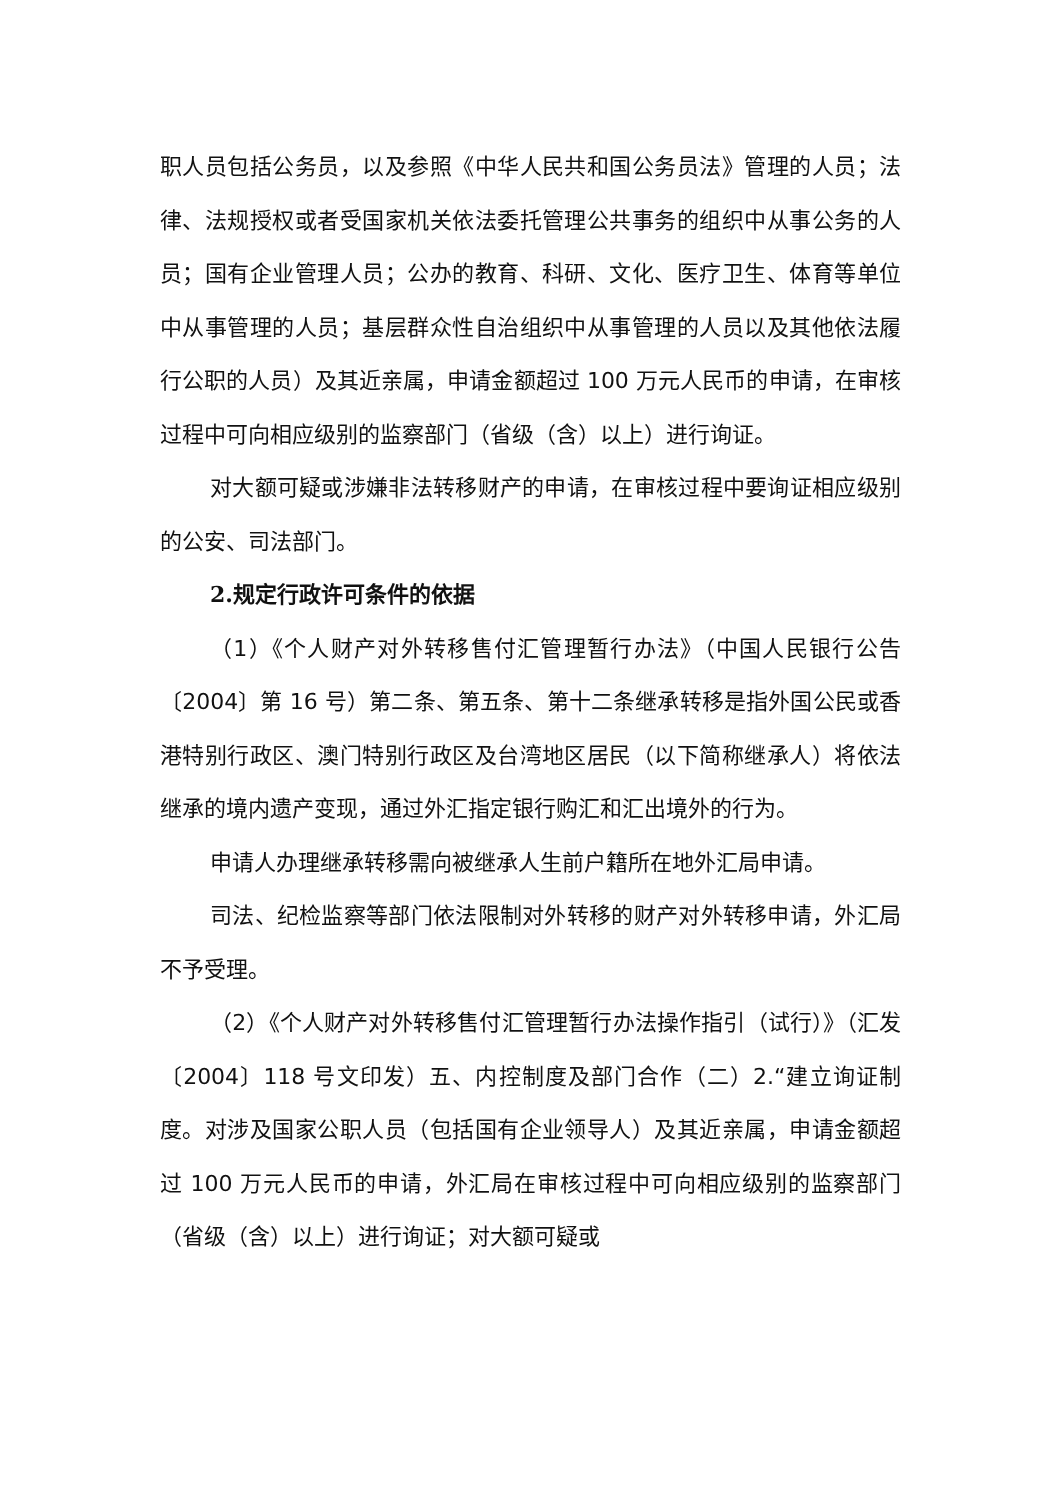职人员包括公务员，以及参照《中华人民共和国公务员法》管理的人员；法律、法规授权或者受国家机关依法委托管理公共事务的组织中从事公务的人员；国有企业管理人员；公办的教育、科研、文化、医疗卫生、体育等单位中从事管理的人员；基层群众性自治组织中从事管理的人员以及其他依法履行公职的人员）及其近亲属，申请金额超过 100 万元人民币的申请，在审核过程中可向相应级别的监察部门（省级（含）以上）进行询证。
对大额可疑或涉嫌非法转移财产的申请，在审核过程中要询证相应级别的公安、司法部门。
2.规定行政许可条件的依据
（1）《个人财产对外转移售付汇管理暂行办法》（中国人民银行公告〔2004〕第 16 号）第二条、第五条、第十二条继承转移是指外国公民或香港特别行政区、澳门特别行政区及台湾地区居民（以下简称继承人）将依法继承的境内遗产变现，通过外汇指定银行购汇和汇出境外的行为。
申请人办理继承转移需向被继承人生前户籍所在地外汇局申请。
司法、纪检监察等部门依法限制对外转移的财产对外转移申请，外汇局不予受理。
（2）《个人财产对外转移售付汇管理暂行办法操作指引（试行）》（汇发〔2004〕118 号文印发）五、内控制度及部门合作（二）2.“建立询证制度。对涉及国家公职人员（包括国有企业领导人）及其近亲属，申请金额超过 100 万元人民币的申请，外汇局在审核过程中可向相应级别的监察部门（省级（含）以上）进行询证；对大额可疑或